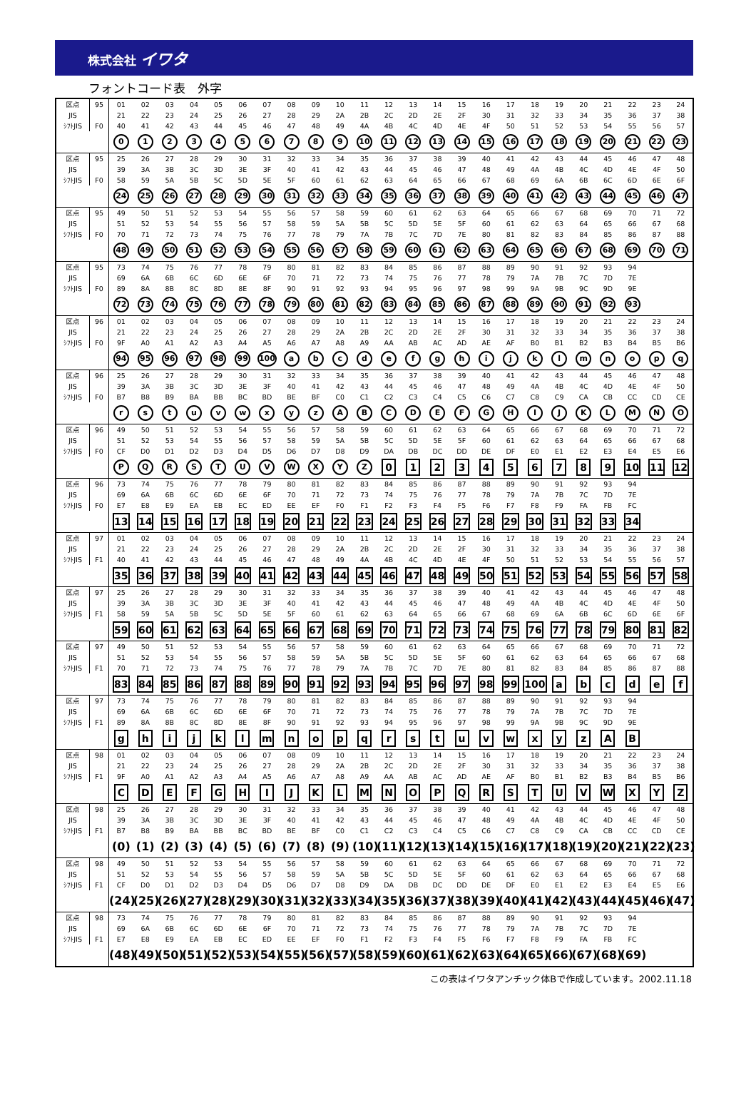株式会社 イワタ
フォントコード表　外字
| 区点 | 95 | 01 | 02 | 03 | 04 | 05 | 06 | 07 | 08 | 09 | 10 | 11 | 12 | 13 | 14 | 15 | 16 | 17 | 18 | 19 | 20 | 21 | 22 | 23 | 24 |
| JIS | | 21 | 22 | 23 | 24 | 25 | 26 | 27 | 28 | 29 | 2A | 2B | 2C | 2D | 2E | 2F | 30 | 31 | 32 | 33 | 34 | 35 | 36 | 37 | 38 |
| ｼﾌﾄJIS | F0 | 40 | 41 | 42 | 43 | 44 | 45 | 46 | 47 | 48 | 49 | 4A | 4B | 4C | 4D | 4E | 4F | 50 | 51 | 52 | 53 | 54 | 55 | 56 | 57 |
| | | 0 | 1 | 2 | 3 | 4 | 5 | 6 | 7 | 8 | 9 | 10 | 11 | 12 | 13 | 14 | 15 | 16 | 17 | 18 | 19 | 20 | 21 | 22 | 23 |
| 区点 | 95 | 25 | 26 | 27 | 28 | 29 | 30 | 31 | 32 | 33 | 34 | 35 | 36 | 37 | 38 | 39 | 40 | 41 | 42 | 43 | 44 | 45 | 46 | 47 | 48 |
| JIS | | 39 | 3A | 3B | 3C | 3D | 3E | 3F | 40 | 41 | 42 | 43 | 44 | 45 | 46 | 47 | 48 | 49 | 4A | 4B | 4C | 4D | 4E | 4F | 50 |
| ｼﾌﾄJIS | F0 | 58 | 59 | 5A | 5B | 5C | 5D | 5E | 5F | 60 | 61 | 62 | 63 | 64 | 65 | 66 | 67 | 68 | 69 | 6A | 6B | 6C | 6D | 6E | 6F |
| | | 24 | 25 | 26 | 27 | 28 | 29 | 30 | 31 | 32 | 33 | 34 | 35 | 36 | 37 | 38 | 39 | 40 | 41 | 42 | 43 | 44 | 45 | 46 | 47 |
| 区点 | 95 | 49 | 50 | 51 | 52 | 53 | 54 | 55 | 56 | 57 | 58 | 59 | 60 | 61 | 62 | 63 | 64 | 65 | 66 | 67 | 68 | 69 | 70 | 71 | 72 |
| JIS | | 51 | 52 | 53 | 54 | 55 | 56 | 57 | 58 | 59 | 5A | 5B | 5C | 5D | 5E | 5F | 60 | 61 | 62 | 63 | 64 | 65 | 66 | 67 | 68 |
| ｼﾌﾄJIS | F0 | 70 | 71 | 72 | 73 | 74 | 75 | 76 | 77 | 78 | 79 | 7A | 7B | 7C | 7D | 7E | 80 | 81 | 82 | 83 | 84 | 85 | 86 | 87 | 88 |
| | | 48 | 49 | 50 | 51 | 52 | 53 | 54 | 55 | 56 | 57 | 58 | 59 | 60 | 61 | 62 | 63 | 64 | 65 | 66 | 67 | 68 | 69 | 70 | 71 |
| 区点 | 95 | 73 | 74 | 75 | 76 | 77 | 78 | 79 | 80 | 81 | 82 | 83 | 84 | 85 | 86 | 87 | 88 | 89 | 90 | 91 | 92 | 93 | 94 | | |
| JIS | | 69 | 6A | 6B | 6C | 6D | 6E | 6F | 70 | 71 | 72 | 73 | 74 | 75 | 76 | 77 | 78 | 79 | 7A | 7B | 7C | 7D | 7E | | |
| ｼﾌﾄJIS | F0 | 89 | 8A | 8B | 8C | 8D | 8E | 8F | 90 | 91 | 92 | 93 | 94 | 95 | 96 | 97 | 98 | 99 | 9A | 9B | 9C | 9D | 9E | | |
| | | 72 | 73 | 74 | 75 | 76 | 77 | 78 | 79 | 80 | 81 | 82 | 83 | 84 | 85 | 86 | 87 | 88 | 89 | 90 | 91 | 92 | 93 | | |
| 区点 | 96 | 01 | 02 | 03 | 04 | 05 | 06 | 07 | 08 | 09 | 10 | 11 | 12 | 13 | 14 | 15 | 16 | 17 | 18 | 19 | 20 | 21 | 22 | 23 | 24 |
| JIS | | 21 | 22 | 23 | 24 | 25 | 26 | 27 | 28 | 29 | 2A | 2B | 2C | 2D | 2E | 2F | 30 | 31 | 32 | 33 | 34 | 35 | 36 | 37 | 38 |
| ｼﾌﾄJIS | F0 | 9F | A0 | A1 | A2 | A3 | A4 | A5 | A6 | A7 | A8 | A9 | AA | AB | AC | AD | AE | AF | B0 | B1 | B2 | B3 | B4 | B5 | B6 |
| | | 94 | 95 | 96 | 97 | 98 | 99 | 100 | a | b | c | d | e | f | g | h | i | j | k | l | m | n | o | p | q |
| 区点 | 96 | 25 | 26 | 27 | 28 | 29 | 30 | 31 | 32 | 33 | 34 | 35 | 36 | 37 | 38 | 39 | 40 | 41 | 42 | 43 | 44 | 45 | 46 | 47 | 48 |
| JIS | | 39 | 3A | 3B | 3C | 3D | 3E | 3F | 40 | 41 | 42 | 43 | 44 | 45 | 46 | 47 | 48 | 49 | 4A | 4B | 4C | 4D | 4E | 4F | 50 |
| ｼﾌﾄJIS | F0 | B7 | B8 | B9 | BA | BB | BC | BD | BE | BF | C0 | C1 | C2 | C3 | C4 | C5 | C6 | C7 | C8 | C9 | CA | CB | CC | CD | CE |
| | | r | s | t | u | v | w | x | y | z | A | B | C | D | E | F | G | H | I | J | K | L | M | N | O |
| 区点 | 96 | 49 | 50 | 51 | 52 | 53 | 54 | 55 | 56 | 57 | 58 | 59 | 60 | 61 | 62 | 63 | 64 | 65 | 66 | 67 | 68 | 69 | 70 | 71 | 72 |
| JIS | | 51 | 52 | 53 | 54 | 55 | 56 | 57 | 58 | 59 | 5A | 5B | 5C | 5D | 5E | 5F | 60 | 61 | 62 | 63 | 64 | 65 | 66 | 67 | 68 |
| ｼﾌﾄJIS | F0 | CF | D0 | D1 | D2 | D3 | D4 | D5 | D6 | D7 | D8 | D9 | DA | DB | DC | DD | DE | DF | E0 | E1 | E2 | E3 | E4 | E5 | E6 |
| | | P | Q | R | S | T | U | V | W | X | Y | Z | 0 | 1 | 2 | 3 | 4 | 5 | 6 | 7 | 8 | 9 | 10 | 11 | 12 |
| 区点 | 96 | 73 | 74 | 75 | 76 | 77 | 78 | 79 | 80 | 81 | 82 | 83 | 84 | 85 | 86 | 87 | 88 | 89 | 90 | 91 | 92 | 93 | 94 | | |
| JIS | | 69 | 6A | 6B | 6C | 6D | 6E | 6F | 70 | 71 | 72 | 73 | 74 | 75 | 76 | 77 | 78 | 79 | 7A | 7B | 7C | 7D | 7E | | |
| ｼﾌﾄJIS | F0 | E7 | E8 | E9 | EA | EB | EC | ED | EE | EF | F0 | F1 | F2 | F3 | F4 | F5 | F6 | F7 | F8 | F9 | FA | FB | FC | | |
| | | 13 | 14 | 15 | 16 | 17 | 18 | 19 | 20 | 21 | 22 | 23 | 24 | 25 | 26 | 27 | 28 | 29 | 30 | 31 | 32 | 33 | 34 | | |
| 区点 | 97 | 01 | 02 | 03 | 04 | 05 | 06 | 07 | 08 | 09 | 10 | 11 | 12 | 13 | 14 | 15 | 16 | 17 | 18 | 19 | 20 | 21 | 22 | 23 | 24 |
| JIS | | 21 | 22 | 23 | 24 | 25 | 26 | 27 | 28 | 29 | 2A | 2B | 2C | 2D | 2E | 2F | 30 | 31 | 32 | 33 | 34 | 35 | 36 | 37 | 38 |
| ｼﾌﾄJIS | F1 | 40 | 41 | 42 | 43 | 44 | 45 | 46 | 47 | 48 | 49 | 4A | 4B | 4C | 4D | 4E | 4F | 50 | 51 | 52 | 53 | 54 | 55 | 56 | 57 |
| | | 35 | 36 | 37 | 38 | 39 | 40 | 41 | 42 | 43 | 44 | 45 | 46 | 47 | 48 | 49 | 50 | 51 | 52 | 53 | 54 | 55 | 56 | 57 | 58 |
| 区点 | 97 | 25 | 26 | 27 | 28 | 29 | 30 | 31 | 32 | 33 | 34 | 35 | 36 | 37 | 38 | 39 | 40 | 41 | 42 | 43 | 44 | 45 | 46 | 47 | 48 |
| JIS | | 39 | 3A | 3B | 3C | 3D | 3E | 3F | 40 | 41 | 42 | 43 | 44 | 45 | 46 | 47 | 48 | 49 | 4A | 4B | 4C | 4D | 4E | 4F | 50 |
| ｼﾌﾄJIS | F1 | 58 | 59 | 5A | 5B | 5C | 5D | 5E | 5F | 60 | 61 | 62 | 63 | 64 | 65 | 66 | 67 | 68 | 69 | 6A | 6B | 6C | 6D | 6E | 6F |
| | | 59 | 60 | 61 | 62 | 63 | 64 | 65 | 66 | 67 | 68 | 69 | 70 | 71 | 72 | 73 | 74 | 75 | 76 | 77 | 78 | 79 | 80 | 81 | 82 |
| 区点 | 97 | 49 | 50 | 51 | 52 | 53 | 54 | 55 | 56 | 57 | 58 | 59 | 60 | 61 | 62 | 63 | 64 | 65 | 66 | 67 | 68 | 69 | 70 | 71 | 72 |
| JIS | | 51 | 52 | 53 | 54 | 55 | 56 | 57 | 58 | 59 | 5A | 5B | 5C | 5D | 5E | 5F | 60 | 61 | 62 | 63 | 64 | 65 | 66 | 67 | 68 |
| ｼﾌﾄJIS | F1 | 70 | 71 | 72 | 73 | 74 | 75 | 76 | 77 | 78 | 79 | 7A | 7B | 7C | 7D | 7E | 80 | 81 | 82 | 83 | 84 | 85 | 86 | 87 | 88 |
| | | 83 | 84 | 85 | 86 | 87 | 88 | 89 | 90 | 91 | 92 | 93 | 94 | 95 | 96 | 97 | 98 | 99 | 100 | a | b | c | d | e | f |
| 区点 | 97 | 73 | 74 | 75 | 76 | 77 | 78 | 79 | 80 | 81 | 82 | 83 | 84 | 85 | 86 | 87 | 88 | 89 | 90 | 91 | 92 | 93 | 94 | | |
| JIS | | 69 | 6A | 6B | 6C | 6D | 6E | 6F | 70 | 71 | 72 | 73 | 74 | 75 | 76 | 77 | 78 | 79 | 7A | 7B | 7C | 7D | 7E | | |
| ｼﾌﾄJIS | F1 | 89 | 8A | 8B | 8C | 8D | 8E | 8F | 90 | 91 | 92 | 93 | 94 | 95 | 96 | 97 | 98 | 99 | 9A | 9B | 9C | 9D | 9E | | |
| | | g | h | i | j | k | l | m | n | o | p | q | r | s | t | u | v | w | x | y | z | A | B | | |
| 区点 | 98 | 01 | 02 | 03 | 04 | 05 | 06 | 07 | 08 | 09 | 10 | 11 | 12 | 13 | 14 | 15 | 16 | 17 | 18 | 19 | 20 | 21 | 22 | 23 | 24 |
| JIS | | 21 | 22 | 23 | 24 | 25 | 26 | 27 | 28 | 29 | 2A | 2B | 2C | 2D | 2E | 2F | 30 | 31 | 32 | 33 | 34 | 35 | 36 | 37 | 38 |
| ｼﾌﾄJIS | F1 | 9F | A0 | A1 | A2 | A3 | A4 | A5 | A6 | A7 | A8 | A9 | AA | AB | AC | AD | AE | AF | B0 | B1 | B2 | B3 | B4 | B5 | B6 |
| | | C | D | E | F | G | H | I | J | K | L | M | N | O | P | Q | R | S | T | U | V | W | X | Y | Z |
| 区点 | 98 | 25 | 26 | 27 | 28 | 29 | 30 | 31 | 32 | 33 | 34 | 35 | 36 | 37 | 38 | 39 | 40 | 41 | 42 | 43 | 44 | 45 | 46 | 47 | 48 |
| JIS | | 39 | 3A | 3B | 3C | 3D | 3E | 3F | 40 | 41 | 42 | 43 | 44 | 45 | 46 | 47 | 48 | 49 | 4A | 4B | 4C | 4D | 4E | 4F | 50 |
| ｼﾌﾄJIS | F1 | B7 | B8 | B9 | BA | BB | BC | BD | BE | BF | C0 | C1 | C2 | C3 | C4 | C5 | C6 | C7 | C8 | C9 | CA | CB | CC | CD | CE |
| | | (0) | (1) | (2) | (3) | (4) | (5) | (6) | (7) | (8) | (9) | (10) | (11) | (12) | (13) | (14) | (15) | (16) | (17) | (18) | (19) | (20) | (21) | (22) | (23) |
| 区点 | 98 | 49 | 50 | 51 | 52 | 53 | 54 | 55 | 56 | 57 | 58 | 59 | 60 | 61 | 62 | 63 | 64 | 65 | 66 | 67 | 68 | 69 | 70 | 71 | 72 |
| JIS | | 51 | 52 | 53 | 54 | 55 | 56 | 57 | 58 | 59 | 5A | 5B | 5C | 5D | 5E | 5F | 60 | 61 | 62 | 63 | 64 | 65 | 66 | 67 | 68 |
| ｼﾌﾄJIS | F1 | CF | D0 | D1 | D2 | D3 | D4 | D5 | D6 | D7 | D8 | D9 | DA | DB | DC | DD | DE | DF | E0 | E1 | E2 | E3 | E4 | E5 | E6 |
| | | (24) | (25) | (26) | (27) | (28) | (29) | (30) | (31) | (32) | (33) | (34) | (35) | (36) | (37) | (38) | (39) | (40) | (41) | (42) | (43) | (44) | (45) | (46) | (47) |
| 区点 | 98 | 73 | 74 | 75 | 76 | 77 | 78 | 79 | 80 | 81 | 82 | 83 | 84 | 85 | 86 | 87 | 88 | 89 | 90 | 91 | 92 | 93 | 94 | | |
| JIS | | 69 | 6A | 6B | 6C | 6D | 6E | 6F | 70 | 71 | 72 | 73 | 74 | 75 | 76 | 77 | 78 | 79 | 7A | 7B | 7C | 7D | 7E | | |
| ｼﾌﾄJIS | F1 | E7 | E8 | E9 | EA | EB | EC | ED | EE | EF | F0 | F1 | F2 | F3 | F4 | F5 | F6 | F7 | F8 | F9 | FA | FB | FC | | |
| | | (48) | (49) | (50) | (51) | (52) | (53) | (54) | (55) | (56) | (57) | (58) | (59) | (60) | (61) | (62) | (63) | (64) | (65) | (66) | (67) | (68) | (69) | | |
この表はイワタアンチック体Bで作成しています。2002.11.18